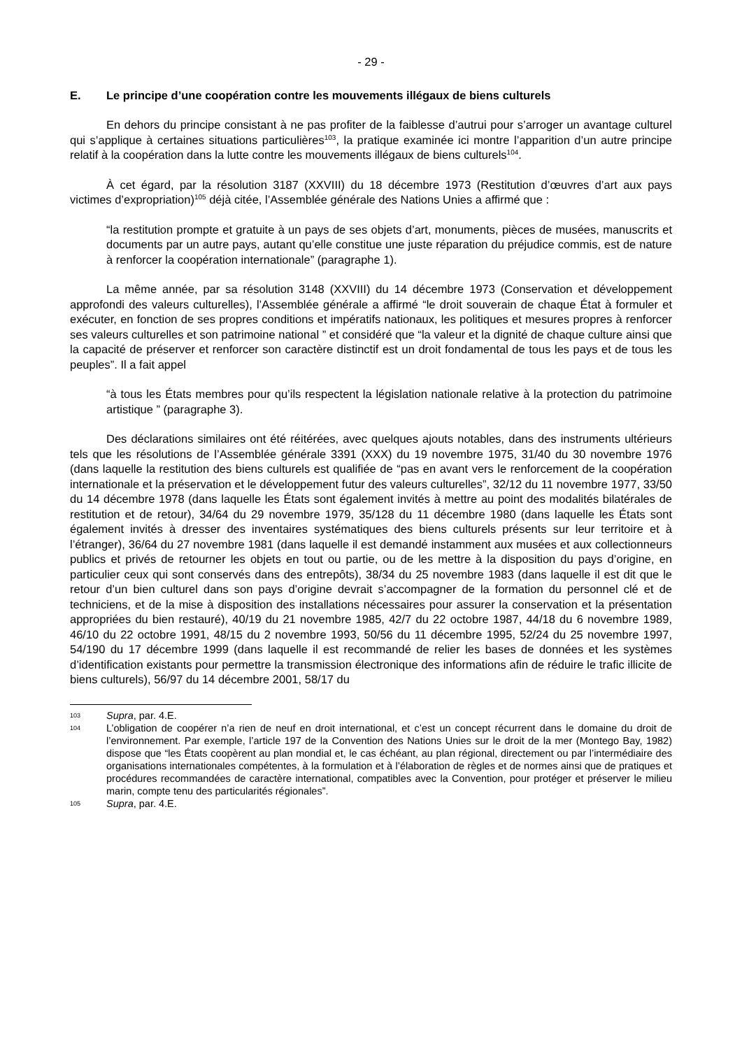- 29 -
E. Le principe d’une coopération contre les mouvements illégaux de biens culturels
En dehors du principe consistant à ne pas profiter de la faiblesse d’autrui pour s’arroger un avantage culturel qui s’applique à certaines situations particulières<sup>103</sup>, la pratique examinée ici montre l’apparition d’un autre principe relatif à la coopération dans la lutte contre les mouvements illégaux de biens culturels<sup>104</sup>.
À cet égard, par la résolution 3187 (XXVIII) du 18 décembre 1973 (Restitution d’œuvres d’art aux pays victimes d’expropriation)<sup>105</sup> déjà citée, l’Assemblée générale des Nations Unies a affirmé que :
“la restitution prompte et gratuite à un pays de ses objets d’art, monuments, pièces de musées, manuscrits et documents par un autre pays, autant qu’elle constitue une juste réparation du préjudice commis, est de nature à renforcer la coopération internationale” (paragraphe 1).
La même année, par sa résolution 3148 (XXVIII) du 14 décembre 1973 (Conservation et développement approfondi des valeurs culturelles), l’Assemblée générale a affirmé “le droit souverain de chaque État à formuler et exécuter, en fonction de ses propres conditions et impératifs nationaux, les politiques et mesures propres à renforcer ses valeurs culturelles et son patrimoine national ” et considéré que “la valeur et la dignité de chaque culture ainsi que la capacité de préserver et renforcer son caractère distinctif est un droit fondamental de tous les pays et de tous les peuples”. Il a fait appel
“à tous les États membres pour qu’ils respectent la législation nationale relative à la protection du patrimoine artistique ” (paragraphe 3).
Des déclarations similaires ont été réitérées, avec quelques ajouts notables, dans des instruments ultérieurs tels que les résolutions de l’Assemblée générale 3391 (XXX) du 19 novembre 1975, 31/40 du 30 novembre 1976 (dans laquelle la restitution des biens culturels est qualifiée de “pas en avant vers le renforcement de la coopération internationale et la préservation et le développement futur des valeurs culturelles”, 32/12 du 11 novembre 1977, 33/50 du 14 décembre 1978 (dans laquelle les États sont également invités à mettre au point des modalités bilatérales de restitution et de retour), 34/64 du 29 novembre 1979, 35/128 du 11 décembre 1980 (dans laquelle les États sont également invités à dresser des inventaires systématiques des biens culturels présents sur leur territoire et à l’étranger), 36/64 du 27 novembre 1981 (dans laquelle il est demandé instamment aux musées et aux collectionneurs publics et privés de retourner les objets en tout ou partie, ou de les mettre à la disposition du pays d’origine, en particulier ceux qui sont conservés dans des entrepôts), 38/34 du 25 novembre 1983 (dans laquelle il est dit que le retour d’un bien culturel dans son pays d’origine devrait s’accompagner de la formation du personnel clé et de techniciens, et de la mise à disposition des installations nécessaires pour assurer la conservation et la présentation appropriées du bien restauré), 40/19 du 21 novembre 1985, 42/7 du 22 octobre 1987, 44/18 du 6 novembre 1989, 46/10 du 22 octobre 1991, 48/15 du 2 novembre 1993, 50/56 du 11 décembre 1995, 52/24 du 25 novembre 1997, 54/190 du 17 décembre 1999 (dans laquelle il est recommandé de relier les bases de données et les systèmes d’identification existants pour permettre la transmission électronique des informations afin de réduire le trafic illicite de biens culturels), 56/97 du 14 décembre 2001, 58/17 du
103 Supra, par. 4.E.
104 L’obligation de coopérer n’a rien de neuf en droit international, et c’est un concept récurrent dans le domaine du droit de l’environnement. Par exemple, l’article 197 de la Convention des Nations Unies sur le droit de la mer (Montego Bay, 1982) dispose que “les États coopèrent au plan mondial et, le cas échéant, au plan régional, directement ou par l’intermédiaire des organisations internationales compétentes, à la formulation et à l’élaboration de règles et de normes ainsi que de pratiques et procédures recommandées de caractère international, compatibles avec la Convention, pour protéger et préserver le milieu marin, compte tenu des particularités régionales”.
105 Supra, par. 4.E.